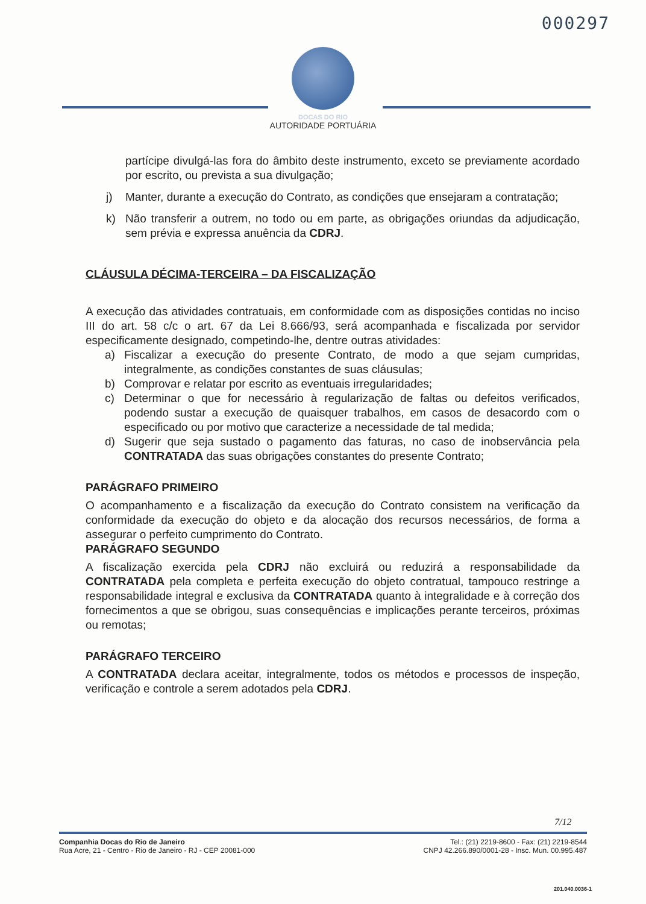000297
DOCAS DO RIO
AUTORIDADE PORTUÁRIA
partícipe divulgá-las fora do âmbito deste instrumento, exceto se previamente acordado por escrito, ou prevista a sua divulgação;
j) Manter, durante a execução do Contrato, as condições que ensejaram a contratação;
k) Não transferir a outrem, no todo ou em parte, as obrigações oriundas da adjudicação, sem prévia e expressa anuência da CDRJ.
CLÁUSULA DÉCIMA-TERCEIRA – DA FISCALIZAÇÃO
A execução das atividades contratuais, em conformidade com as disposições contidas no inciso III do art. 58 c/c o art. 67 da Lei 8.666/93, será acompanhada e fiscalizada por servidor especificamente designado, competindo-lhe, dentre outras atividades:
a) Fiscalizar a execução do presente Contrato, de modo a que sejam cumpridas, integralmente, as condições constantes de suas cláusulas;
b) Comprovar e relatar por escrito as eventuais irregularidades;
c) Determinar o que for necessário à regularização de faltas ou defeitos verificados, podendo sustar a execução de quaisquer trabalhos, em casos de desacordo com o especificado ou por motivo que caracterize a necessidade de tal medida;
d) Sugerir que seja sustado o pagamento das faturas, no caso de inobservância pela CONTRATADA das suas obrigações constantes do presente Contrato;
PARÁGRAFO PRIMEIRO
O acompanhamento e a fiscalização da execução do Contrato consistem na verificação da conformidade da execução do objeto e da alocação dos recursos necessários, de forma a assegurar o perfeito cumprimento do Contrato.
PARÁGRAFO SEGUNDO
A fiscalização exercida pela CDRJ não excluirá ou reduzirá a responsabilidade da CONTRATADA pela completa e perfeita execução do objeto contratual, tampouco restringe a responsabilidade integral e exclusiva da CONTRATADA quanto à integralidade e à correção dos fornecimentos a que se obrigou, suas consequências e implicações perante terceiros, próximas ou remotas;
PARÁGRAFO TERCEIRO
A CONTRATADA declara aceitar, integralmente, todos os métodos e processos de inspeção, verificação e controle a serem adotados pela CDRJ.
7/12
Companhia Docas do Rio de Janeiro
Rua Acre, 21 - Centro - Rio de Janeiro - RJ - CEP 20081-000
Tel.: (21) 2219-8600 - Fax: (21) 2219-8544
CNPJ 42.266.890/0001-28 - Insc. Mun. 00.995.487
201.040.0036-1